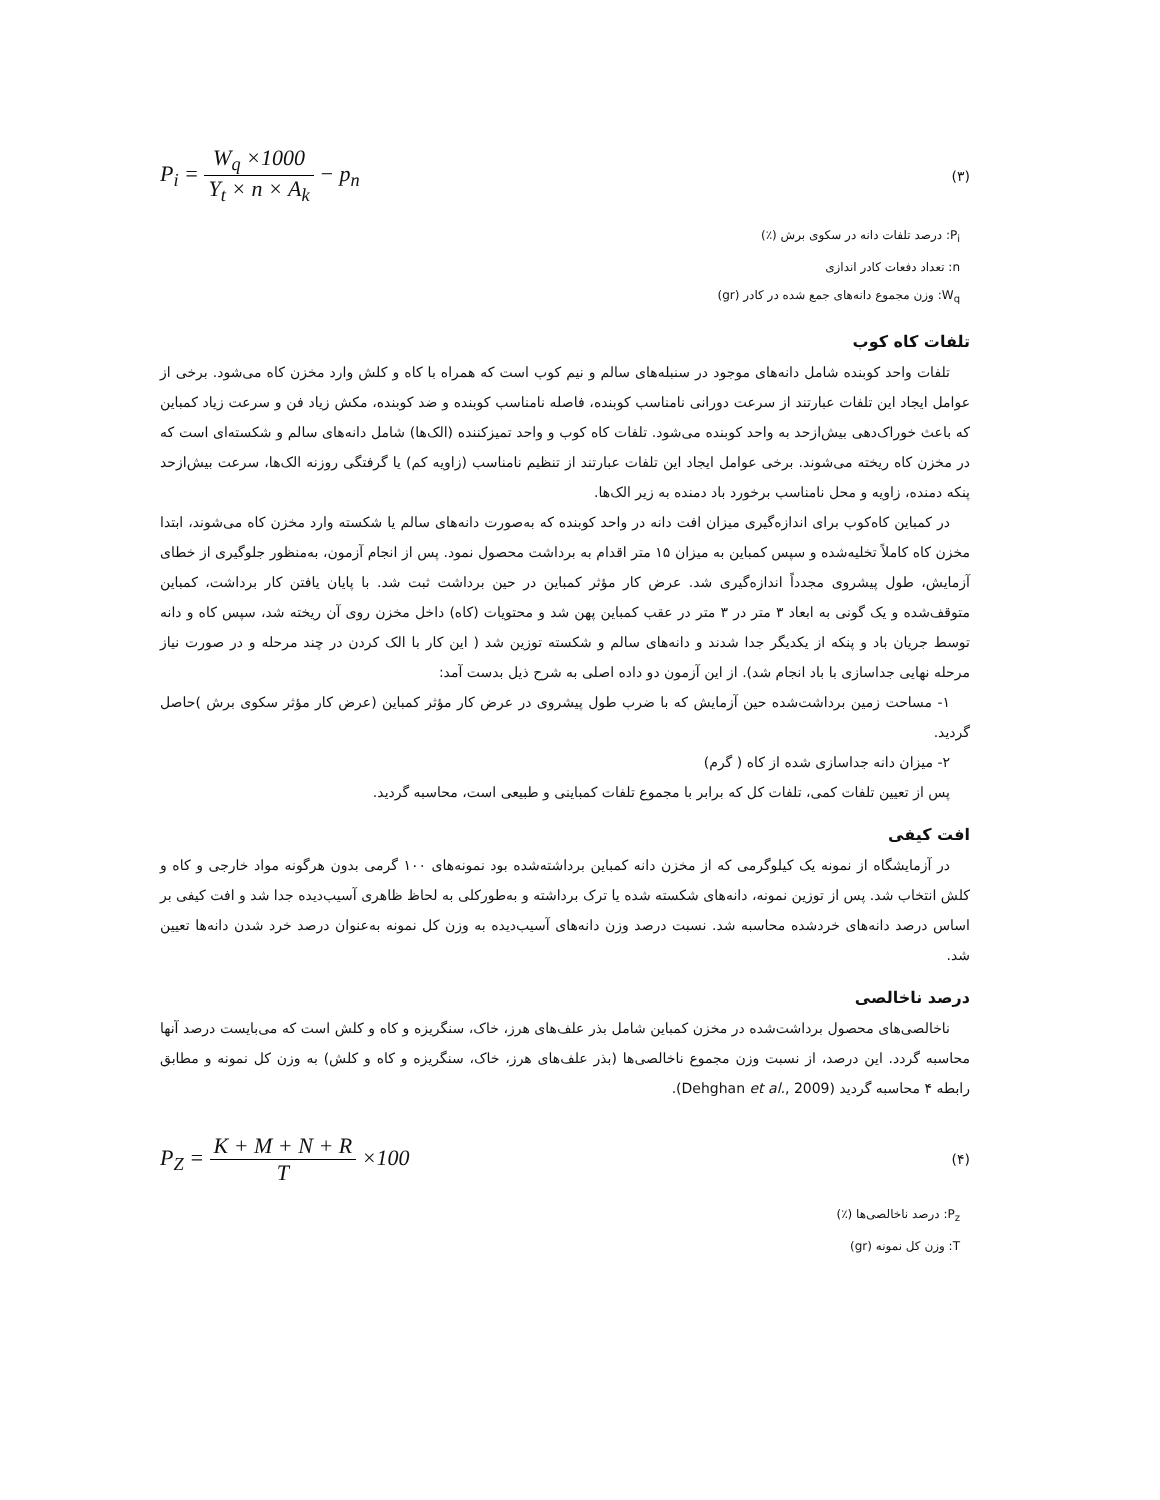P<sub>i</sub> = W<sub>q</sub> ×1000 Y<sub>t</sub> × n × A<sub>k</sub> − p<sub>n</sub>
(۳)
P<sub>i</sub>: درصد تلفات دانه در سکوی برش (٪)
n: تعداد دفعات کادر اندازی
W<sub>q</sub>: وزن مجموع دانه‌های جمع شده در کادر (gr)
تلفات کاه کوب
تلفات واحد کوبنده شامل دانه‌های موجود در سنبله‌های سالم و نیم کوب است که همراه با کاه و کلش وارد مخزن کاه می‌شود. برخی از عوامل ایجاد این تلفات عبارتند از سرعت دورانی نامناسب کوبنده، فاصله نامناسب کوبنده و ضد کوبنده، مکش زیاد فن و سرعت زیاد کمباین که باعث خوراک‌دهی بیش‌ازحد به واحد کوبنده می‌شود. تلفات کاه کوب و واحد تمیزکننده (الک‌ها) شامل دانه‌های سالم و شکسته‌ای است که در مخزن کاه ریخته می‌شوند. برخی عوامل ایجاد این تلفات عبارتند از تنظیم نامناسب (زاویه کم) یا گرفتگی روزنه الک‌ها، سرعت بیش‌ازحد پنکه دمنده، زاویه و محل نامناسب برخورد باد دمنده به زیر الک‌ها.
در کمباین کاه‌کوب برای اندازه‌گیری میزان افت دانه در واحد کوبنده که به‌صورت دانه‌های سالم یا شکسته وارد مخزن کاه می‌شوند، ابتدا مخزن کاه کاملاً تخلیه‌شده و سپس کمباین به میزان ۱۵ متر اقدام به برداشت محصول نمود. پس از انجام آزمون، به‌منظور جلوگیری از خطای آزمایش، طول پیشروی مجدداً اندازه‌گیری شد. عرض کار مؤثر کمباین در حین برداشت ثبت شد. با پایان یافتن کار برداشت، کمباین متوقف‌شده و یک گونی به ابعاد ۳ متر در ۳ متر در عقب کمباین پهن شد و محتویات (کاه) داخل مخزن روی آن ریخته شد، سپس کاه و دانه توسط جریان باد و پنکه از یکدیگر جدا شدند و دانه‌های سالم و شکسته توزین شد ( این کار با الک کردن در چند مرحله و در صورت نیاز مرحله نهایی جداسازی با باد انجام شد). از این آزمون دو داده اصلی به شرح ذیل بدست آمد:
۱- مساحت زمین برداشت‌شده حین آزمایش که با ضرب طول پیشروی در عرض کار مؤثر کمباین (عرض کار مؤثر سکوی برش )حاصل گردید.
۲- میزان دانه جداسازی شده از کاه ( گرم)
پس از تعیین تلفات کمی، تلفات کل که برابر با مجموع تلفات کمباینی و طبیعی است، محاسبه گردید.
افت کیفی
در آزمایشگاه از نمونه یک کیلوگرمی که از مخزن دانه کمباین برداشته‌شده بود نمونه‌های ۱۰۰ گرمی بدون هرگونه مواد خارجی و کاه و کلش انتخاب شد. پس از توزین نمونه، دانه‌های شکسته شده یا ترک برداشته و به‌طورکلی به لحاظ ظاهری آسیب‌دیده جدا شد و افت کیفی بر اساس درصد دانه‌های خردشده محاسبه شد. نسبت درصد وزن دانه‌های آسیب‌دیده به وزن کل نمونه به‌عنوان درصد خرد شدن دانه‌ها تعیین شد.
درصد ناخالصی
ناخالصی‌های محصول برداشت‌شده در مخزن کمباین شامل بذر علف‌های هرز، خاک، سنگریزه و کاه و کلش است که می‌بایست درصد آنها محاسبه گردد. این درصد، از نسبت وزن مجموع ناخالصی‌ها (بذر علف‌های هرز، خاک، سنگریزه و کاه و کلش) به وزن کل نمونه و مطابق رابطه ۴ محاسبه گردید (Dehghan et al., 2009).
P<sub>Z</sub> = K + M + N + R T ×100
(۴)
P<sub>z</sub>: درصد ناخالصی‌ها (٪)
T: وزن کل نمونه (gr)